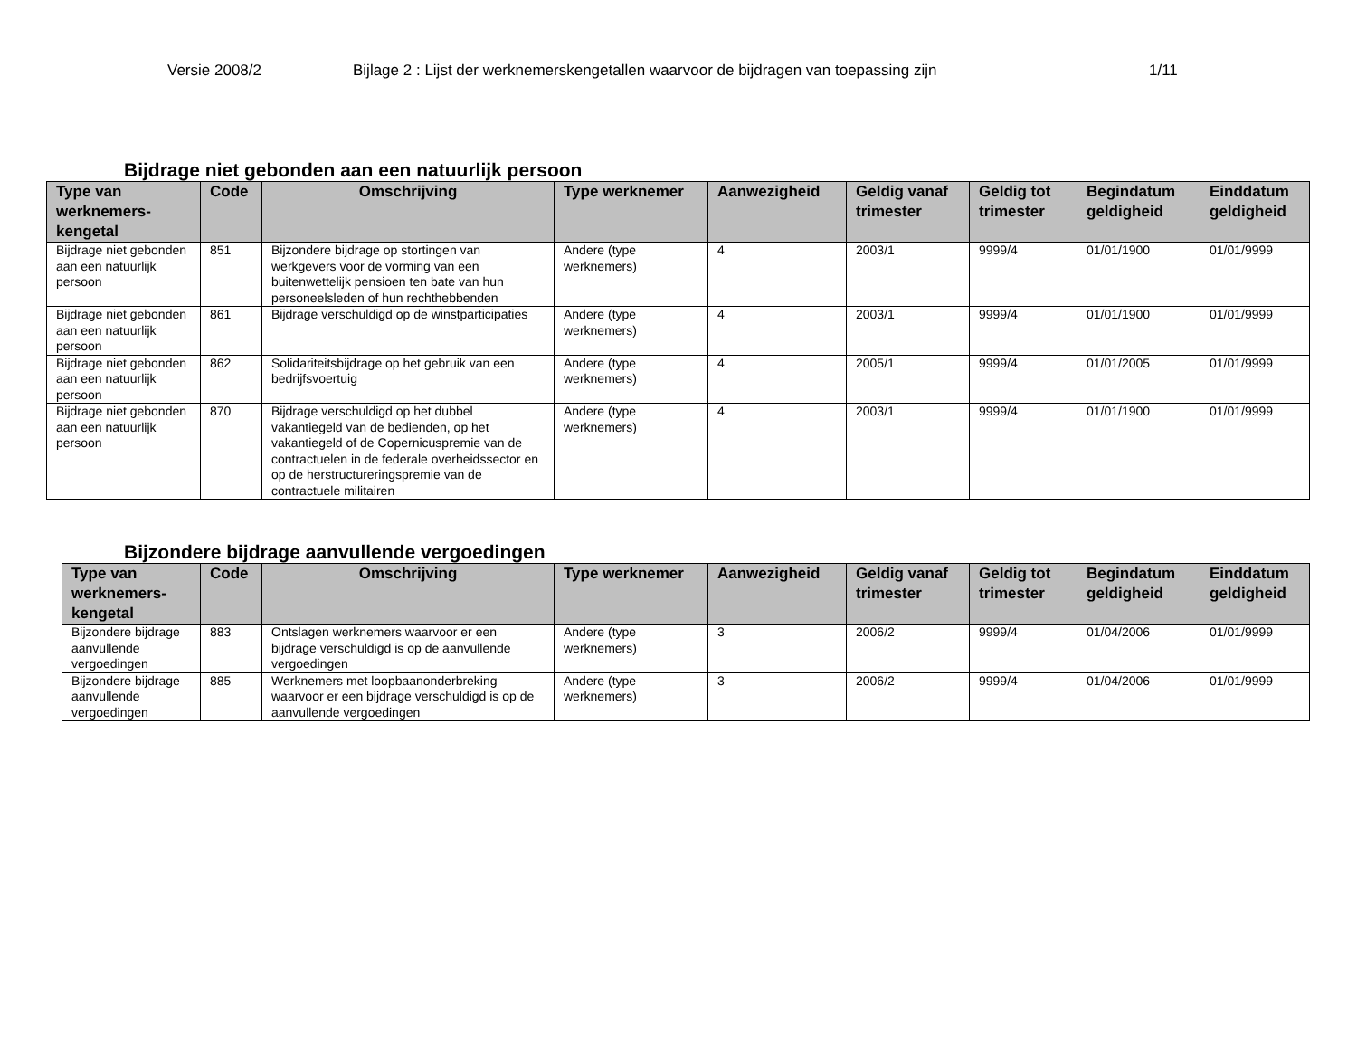Versie 2008/2 Bijlage 2 : Lijst der werknemerskengetallen waarvoor de bijdragen van toepassing zijn 1/11
Bijdrage niet gebonden aan een natuurlijk persoon
| Type van werknemers-kengetal | Code | Omschrijving | Type werknemer | Aanwezigheid | Geldig vanaf trimester | Geldig tot trimester | Begindatum geldigheid | Einddatum geldigheid |
| --- | --- | --- | --- | --- | --- | --- | --- | --- |
| Bijdrage niet gebonden aan een natuurlijk persoon | 851 | Bijzondere bijdrage op stortingen van werkgevers voor de vorming van een buitenwettelijk pensioen ten bate van hun personeelsleden of hun rechthebbenden | Andere (type werknemers) | 4 | 2003/1 | 9999/4 | 01/01/1900 | 01/01/9999 |
| Bijdrage niet gebonden aan een natuurlijk persoon | 861 | Bijdrage verschuldigd op de winstparticipaties | Andere (type werknemers) | 4 | 2003/1 | 9999/4 | 01/01/1900 | 01/01/9999 |
| Bijdrage niet gebonden aan een natuurlijk persoon | 862 | Solidariteitsbijdrage op het gebruik van een bedrijfsvoertuig | Andere (type werknemers) | 4 | 2005/1 | 9999/4 | 01/01/2005 | 01/01/9999 |
| Bijdrage niet gebonden aan een natuurlijk persoon | 870 | Bijdrage verschuldigd op het dubbel vakantiegeld van de bedienden, op het vakantiegeld of de Copernicuspremie van de contractuelen in de federale overheidssector en op de herstructureringspremie van de contractuele militairen | Andere (type werknemers) | 4 | 2003/1 | 9999/4 | 01/01/1900 | 01/01/9999 |
Bijzondere bijdrage aanvullende vergoedingen
| Type van werknemers-kengetal | Code | Omschrijving | Type werknemer | Aanwezigheid | Geldig vanaf trimester | Geldig tot trimester | Begindatum geldigheid | Einddatum geldigheid |
| --- | --- | --- | --- | --- | --- | --- | --- | --- |
| Bijzondere bijdrage aanvullende vergoedingen | 883 | Ontslagen werknemers waarvoor er een bijdrage verschuldigd is op de aanvullende vergoedingen | Andere (type werknemers) | 3 | 2006/2 | 9999/4 | 01/04/2006 | 01/01/9999 |
| Bijzondere bijdrage aanvullende vergoedingen | 885 | Werknemers met loopbaanonderbreking waarvoor er een bijdrage verschuldigd is op de aanvullende vergoedingen | Andere (type werknemers) | 3 | 2006/2 | 9999/4 | 01/04/2006 | 01/01/9999 |